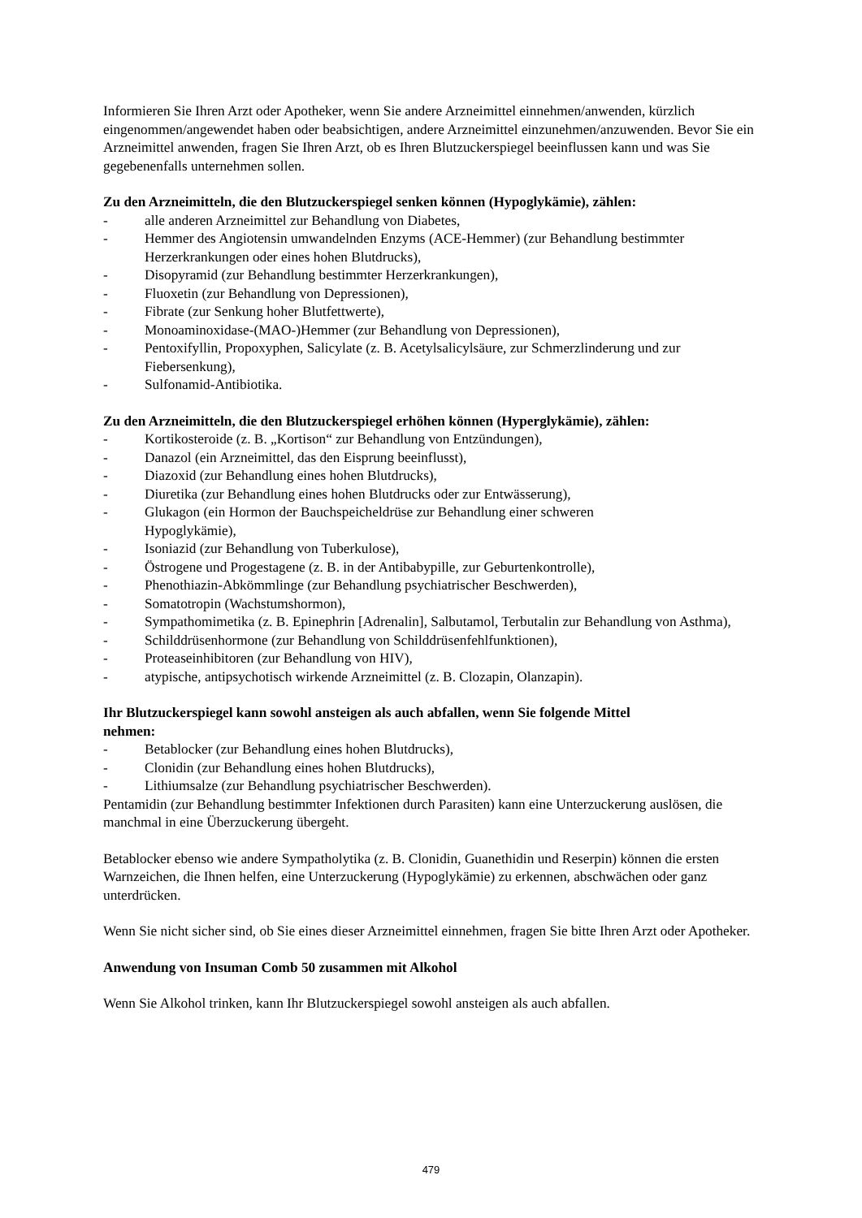Informieren Sie Ihren Arzt oder Apotheker, wenn Sie andere Arzneimittel einnehmen/anwenden, kürzlich eingenommen/angewendet haben oder beabsichtigen, andere Arzneimittel einzunehmen/anzuwenden. Bevor Sie ein Arzneimittel anwenden, fragen Sie Ihren Arzt, ob es Ihren Blutzuckerspiegel beeinflussen kann und was Sie gegebenenfalls unternehmen sollen.
Zu den Arzneimitteln, die den Blutzuckerspiegel senken können (Hypoglykämie), zählen:
- alle anderen Arzneimittel zur Behandlung von Diabetes,
- Hemmer des Angiotensin umwandelnden Enzyms (ACE-Hemmer) (zur Behandlung bestimmter Herzerkrankungen oder eines hohen Blutdrucks),
- Disopyramid (zur Behandlung bestimmter Herzerkrankungen),
- Fluoxetin (zur Behandlung von Depressionen),
- Fibrate (zur Senkung hoher Blutfettwerte),
- Monoaminoxidase-(MAO-)Hemmer (zur Behandlung von Depressionen),
- Pentoxifyllin, Propoxyphen, Salicylate (z. B. Acetylsalicylsäure, zur Schmerzlinderung und zur Fiebersenkung),
- Sulfonamid-Antibiotika.
Zu den Arzneimitteln, die den Blutzuckerspiegel erhöhen können (Hyperglykämie), zählen:
- Kortikosteroide (z. B. „Kortison“ zur Behandlung von Entzündungen),
- Danazol (ein Arzneimittel, das den Eisprung beeinflusst),
- Diazoxid (zur Behandlung eines hohen Blutdrucks),
- Diuretika (zur Behandlung eines hohen Blutdrucks oder zur Entwässerung),
- Glukagon (ein Hormon der Bauchspeicheldrüse zur Behandlung einer schweren
Hypoglykämie),
- Isoniazid (zur Behandlung von Tuberkulose),
- Östrogene und Progestagene (z. B. in der Antibabypille, zur Geburtenkontrolle),
- Phenothiazin-Abkömmlinge (zur Behandlung psychiatrischer Beschwerden),
- Somatotropin (Wachstumshormon),
- Sympathomimetika (z. B. Epinephrin [Adrenalin], Salbutamol, Terbutalin zur Behandlung von Asthma),
- Schilddrüsenhormone (zur Behandlung von Schilddrüsenfehlfunktionen),
- Proteaseinhibitoren (zur Behandlung von HIV),
- atypische, antipsychotisch wirkende Arzneimittel (z. B. Clozapin, Olanzapin).
Ihr Blutzuckerspiegel kann sowohl ansteigen als auch abfallen, wenn Sie folgende Mittel
nehmen:
- Betablocker (zur Behandlung eines hohen Blutdrucks),
- Clonidin (zur Behandlung eines hohen Blutdrucks),
- Lithiumsalze (zur Behandlung psychiatrischer Beschwerden).
Pentamidin (zur Behandlung bestimmter Infektionen durch Parasiten) kann eine Unterzuckerung auslösen, die manchmal in eine Überzuckerung übergeht.
Betablocker ebenso wie andere Sympatholytika (z. B. Clonidin, Guanethidin und Reserpin) können die ersten Warnzeichen, die Ihnen helfen, eine Unterzuckerung (Hypoglykämie) zu erkennen, abschwächen oder ganz unterdrücken.
Wenn Sie nicht sicher sind, ob Sie eines dieser Arzneimittel einnehmen, fragen Sie bitte Ihren Arzt oder Apotheker.
Anwendung von Insuman Comb 50 zusammen mit Alkohol
Wenn Sie Alkohol trinken, kann Ihr Blutzuckerspiegel sowohl ansteigen als auch abfallen.
479